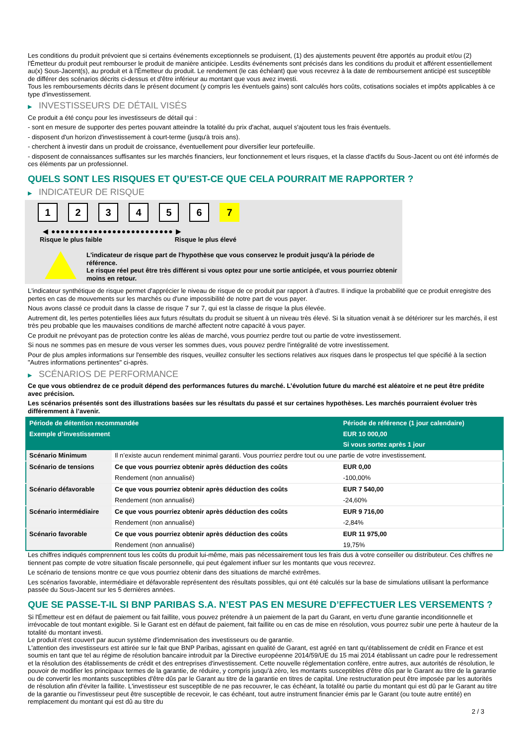Les conditions du produit prévoient que si certains événements exceptionnels se produisent, (1) des ajustements peuvent être apportés au produit et/ou (2) l'Émetteur du produit peut rembourser le produit de manière anticipée. Lesdits événements sont précisés dans les conditions du produit et afférent essentiellement au(x) Sous-Jacent(s), au produit et à l'Émetteur du produit. Le rendement (le cas échéant) que vous recevrez à la date de remboursement anticipé est susceptible de différer des scénarios décrits ci-dessus et d'être inférieur au montant que vous avez investi.
Tous les remboursements décrits dans le présent document (y compris les éventuels gains) sont calculés hors coûts, cotisations sociales et impôts applicables à ce type d'investissement.
▶ INVESTISSEURS DE DÉTAIL VISÉS
Ce produit a été conçu pour les investisseurs de détail qui :
- sont en mesure de supporter des pertes pouvant atteindre la totalité du prix d'achat, auquel s'ajoutent tous les frais éventuels.
- disposent d'un horizon d'investissement à court-terme (jusqu'à trois ans).
- cherchent à investir dans un produit de croissance, éventuellement pour diversifier leur portefeuille.
- disposent de connaissances suffisantes sur les marchés financiers, leur fonctionnement et leurs risques, et la classe d'actifs du Sous-Jacent ou ont été informés de ces éléments par un professionnel.
QUELS SONT LES RISQUES ET QU’EST-CE QUE CELA POURRAIT ME RAPPORTER ?
▶ INDICATEUR DE RISQUE
1 2 3 4 5 6 7
◀ ●●●●●●●●●●●●●●●●●●●●●●●●●● ▶
Risque le plus faible Risque le plus élevé
L'indicateur de risque part de l'hypothèse que vous conservez le produit jusqu'à la période de référence.
Le risque réel peut être très différent si vous optez pour une sortie anticipée, et vous pourriez obtenir moins en retour.
L'indicateur synthétique de risque permet d'apprécier le niveau de risque de ce produit par rapport à d'autres. Il indique la probabilité que ce produit enregistre des pertes en cas de mouvements sur les marchés ou d'une impossibilité de notre part de vous payer.
Nous avons classé ce produit dans la classe de risque 7 sur 7, qui est la classe de risque la plus élevée.
Autrement dit, les pertes potentielles liées aux futurs résultats du produit se situent à un niveau très élevé. Si la situation venait à se détériorer sur les marchés, il est très peu probable que les mauvaises conditions de marché affectent notre capacité à vous payer.
Ce produit ne prévoyant pas de protection contre les aléas de marché, vous pourriez perdre tout ou partie de votre investissement.
Si nous ne sommes pas en mesure de vous verser les sommes dues, vous pouvez perdre l'intégralité de votre investissement.
Pour de plus amples informations sur l'ensemble des risques, veuillez consulter les sections relatives aux risques dans le prospectus tel que spécifié à la section "Autres informations pertinentes" ci-après.
▶ SCÉNARIOS DE PERFORMANCE
Ce que vous obtiendrez de ce produit dépend des performances futures du marché. L’évolution future du marché est aléatoire et ne peut être prédite avec précision.
Les scénarios présentés sont des illustrations basées sur les résultats du passé et sur certaines hypothèses. Les marchés pourraient évoluer très différemment à l’avenir.
| Période de détention recommandée | | Période de référence (1 jour calendaire) |
| --- | --- | --- |
| Exemple d’investissement | | EUR 10 000,00 |
| | | Si vous sortez après 1 jour |
| Scénario Minimum | Il n’existe aucun rendement minimal garanti. Vous pourriez perdre tout ou une partie de votre investissement. | |
| Scénario de tensions | Ce que vous pourriez obtenir après déduction des coûts | EUR 0,00 |
| | Rendement (non annualisé) | -100,00% |
| Scénario défavorable | Ce que vous pourriez obtenir après déduction des coûts | EUR 7 540,00 |
| | Rendement (non annualisé) | -24,60% |
| Scénario intermédiaire | Ce que vous pourriez obtenir après déduction des coûts | EUR 9 716,00 |
| | Rendement (non annualisé) | -2,84% |
| Scénario favorable | Ce que vous pourriez obtenir après déduction des coûts | EUR 11 975,00 |
| | Rendement (non annualisé) | 19,75% |
Les chiffres indiqués comprennent tous les coûts du produit lui-même, mais pas nécessairement tous les frais dus à votre conseiller ou distributeur. Ces chiffres ne tiennent pas compte de votre situation fiscale personnelle, qui peut également influer sur les montants que vous recevrez.
Le scénario de tensions montre ce que vous pourriez obtenir dans des situations de marché extrêmes.
Les scénarios favorable, intermédiaire et défavorable représentent des résultats possibles, qui ont été calculés sur la base de simulations utilisant la performance passée du Sous-Jacent sur les 5 dernières années.
QUE SE PASSE-T-IL SI BNP PARIBAS S.A. N’EST PAS EN MESURE D’EFFECTUER LES VERSEMENTS ?
Si l'Émetteur est en défaut de paiement ou fait faillite, vous pouvez prétendre à un paiement de la part du Garant, en vertu d'une garantie inconditionnelle et irrévocable de tout montant exigible. Si le Garant est en défaut de paiement, fait faillite ou en cas de mise en résolution, vous pourrez subir une perte à hauteur de la totalité du montant investi.
Le produit n'est couvert par aucun système d'indemnisation des investisseurs ou de garantie.
L'attention des investisseurs est attirée sur le fait que BNP Paribas, agissant en qualité de Garant, est agréé en tant qu'établissement de crédit en France et est soumis en tant que tel au régime de résolution bancaire introduit par la Directive européenne 2014/59/UE du 15 mai 2014 établissant un cadre pour le redressement et la résolution des établissements de crédit et des entreprises d'investissement. Cette nouvelle réglementation confère, entre autres, aux autorités de résolution, le pouvoir de modifier les principaux termes de la garantie, de réduire, y compris jusqu'à zéro, les montants susceptibles d'être dûs par le Garant au titre de la garantie ou de convertir les montants susceptibles d'être dûs par le Garant au titre de la garantie en titres de capital. Une restructuration peut être imposée par les autorités de résolution afin d'éviter la faillite. L'investisseur est susceptible de ne pas recouvrer, le cas échéant, la totalité ou partie du montant qui est dû par le Garant au titre de la garantie ou l'investisseur peut être susceptible de recevoir, le cas échéant, tout autre instrument financier émis par le Garant (ou toute autre entité) en remplacement du montant qui est dû au titre du
2 / 3